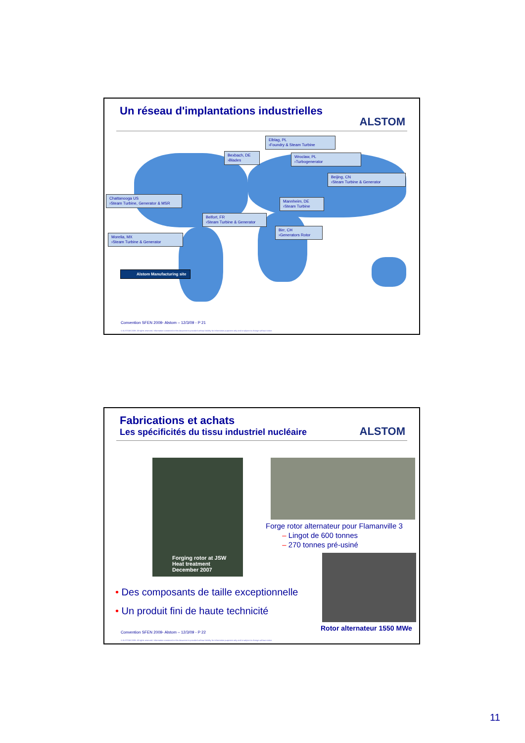Un réseau d'implantations industrielles
ALSTOM
Elblag, PL
›Foundry & Steam Turbine
Bexbach, DE
›Blades
Wroclaw, PL
›Turbogenerator
Beijing, CN
›Steam Turbine & Generator
Chattanooga US
›Steam Turbine, Generator & MSR
Mannheim, DE
›Steam Turbine
Belfort, FR
›Steam Turbine & Generator
Birr, CH
›Generators Rotor
Morelia, MX
›Steam Turbine & Generator
Alstom Manufacturing site
Convention SFEN 2009- Alstom – 12/3/09 - P 21
© ALSTOM 2009. All rights reserved. Information contained in this document is provided without liability for information purposes only and is subject to change without notice.
Fabrications et achats
Les spécificités du tissu industriel nucléaire
ALSTOM
Forging rotor at JSW
Heat treatment
December 2007
Forge rotor alternateur pour Flamanville 3
– Lingot de 600 tonnes
– 270 tonnes pré-usiné
• Des composants de taille exceptionnelle
• Un produit fini de haute technicité
Rotor alternateur 1550 MWe
Convention SFEN 2009- Alstom – 12/3/09 - P 22
© ALSTOM 2009. All rights reserved. Information contained in this document is provided without liability for information purposes only and is subject to change without notice.
11